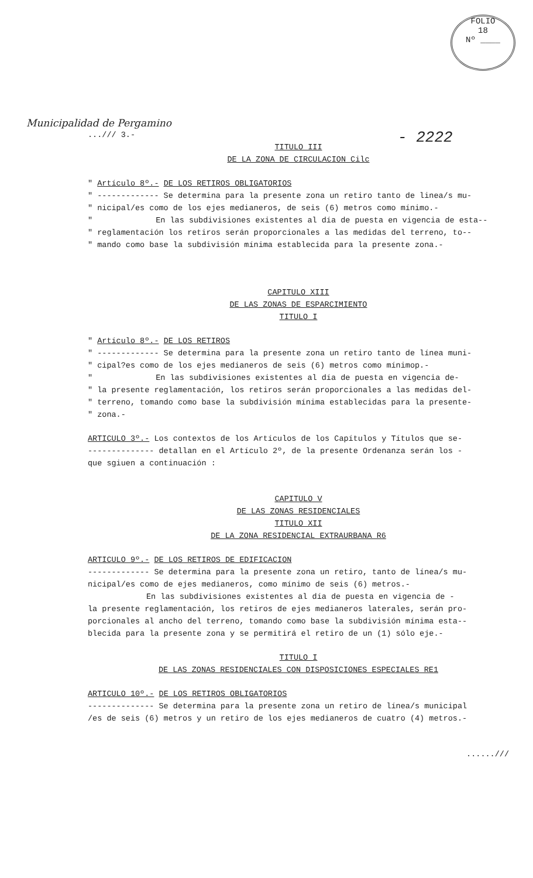FOLIO
18
Nº ____
Municipalidad de Pergamino
- 2222
.../// 3.-
TITULO III
DE LA ZONA DE CIRCULACION Cilc
" Artículo 8º.- DE LOS RETIROS OBLIGATORIOS
" ------------- Se determina para la presente zona un retiro tanto de linea/s mu-
" nicipal/es como de los ejes medianeros, de seis (6) metros como mínimo.-
" En las subdivisiones existentes al día de puesta en vigencia de esta--
" reglamentación los retiros serán proporcionales a las medidas del terreno, to--
" mando como base la subdivisión mínima establecida para la presente zona.-
CAPITULO XIII
DE LAS ZONAS DE ESPARCIMIENTO
TITULO I
" Artículo 8º.- DE LOS RETIROS
" ------------- Se determina para la presente zona un retiro tanto de línea muni-
" cipal?es como de los ejes medianeros de seis (6) metros como mínimop.-
" En las subdivisiones existentes al día de puesta en vigencia de-
" la presente reglamentación, los retiros serán proporcionales a las medidas del-
" terreno, tomando como base la subdivisión mínima establecidas para la presente-
" zona.-
ARTICULO 3º.- Los contextos de los Artículos de los Capítulos y Títulos que se-
-------------- detallan en el Artículo 2º, de la presente Ordenanza serán los -
que sgiuen a continuación :
CAPITULO V
DE LAS ZONAS RESIDENCIALES
TITULO XII
DE LA ZONA RESIDENCIAL EXTRAURBANA R6
ARTICULO 9º.- DE LOS RETIROS DE EDIFICACION
------------- Se determina para la presente zona un retiro, tanto de línea/s mu-
nicipal/es como de ejes medianeros, como mínimo de seis (6) metros.-
En las subdivisiones existentes al día de puesta en vigencia de -
la presente reglamentación, los retiros de ejes medianeros laterales, serán pro-
porcionales al ancho del terreno, tomando como base la subdivisión mínima esta--
blecida para la presente zona y se permitirá el retiro de un (1) sólo eje.-
TITULO I
DE LAS ZONAS RESIDENCIALES CON DISPOSICIONES ESPECIALES RE1
ARTICULO 10º.- DE LOS RETIROS OBLIGATORIOS
-------------- Se determina para la presente zona un retiro de línea/s municipal
/es de seis (6) metros y un retiro de los ejes medianeros de cuatro (4) metros.-
......///